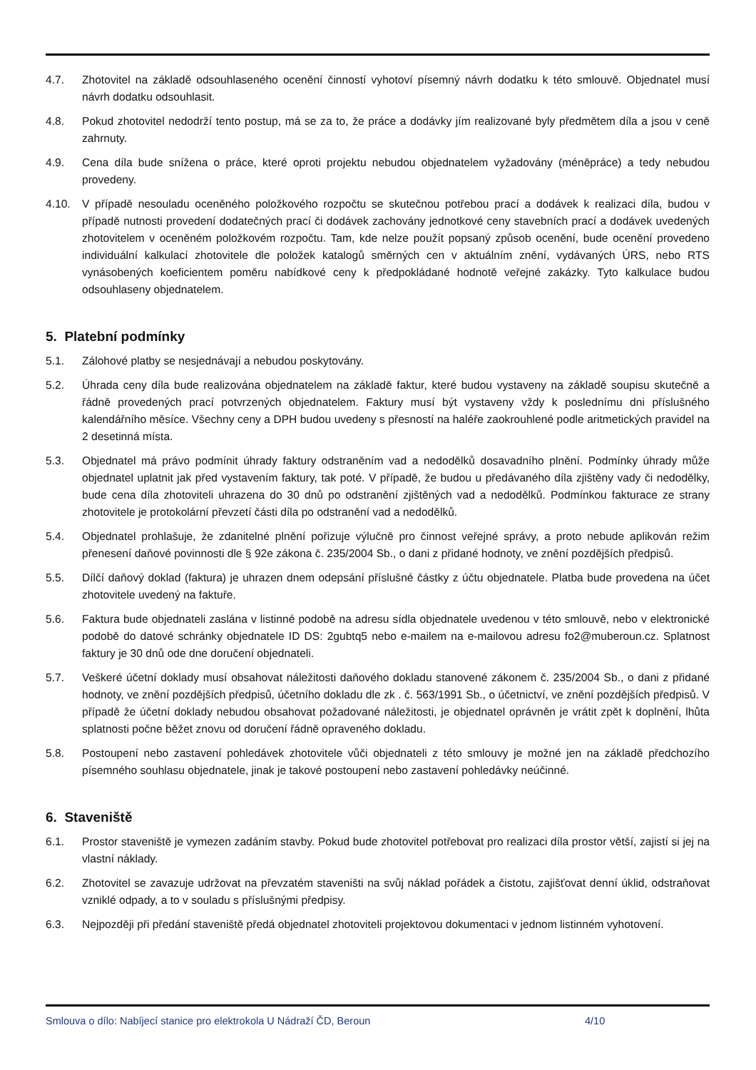4.7. Zhotovitel na základě odsouhlaseného ocenění činností vyhotoví písemný návrh dodatku k této smlouvě. Objednatel musí návrh dodatku odsouhlasit.
4.8. Pokud zhotovitel nedodrží tento postup, má se za to, že práce a dodávky jím realizované byly předmětem díla a jsou v ceně zahrnuty.
4.9. Cena díla bude snížena o práce, které oproti projektu nebudou objednatelem vyžadovány (méněpráce) a tedy nebudou provedeny.
4.10. V případě nesouladu oceněného položkového rozpočtu se skutečnou potřebou prací a dodávek k realizaci díla, budou v případě nutnosti provedení dodatečných prací či dodávek zachovány jednotkové ceny stavebních prací a dodávek uvedených zhotovitelem v oceněném položkovém rozpočtu. Tam, kde nelze použít popsaný způsob ocenění, bude ocenění provedeno individuální kalkulací zhotovitele dle položek katalogů směrných cen v aktuálním znění, vydávaných ÚRS, nebo RTS vynásobených koeficientem poměru nabídkové ceny k předpokládané hodnotě veřejné zakázky. Tyto kalkulace budou odsouhlaseny objednatelem.
5. Platební podmínky
5.1. Zálohové platby se nesjednávají a nebudou poskytovány.
5.2. Úhrada ceny díla bude realizována objednatelem na základě faktur, které budou vystaveny na základě soupisu skutečně a řádně provedených prací potvrzených objednatelem. Faktury musí být vystaveny vždy k poslednímu dni příslušného kalendářního měsíce. Všechny ceny a DPH budou uvedeny s přesností na haléře zaokrouhlené podle aritmetických pravidel na 2 desetinná místa.
5.3. Objednatel má právo podmínit úhrady faktury odstraněním vad a nedodělků dosavadního plnění. Podmínky úhrady může objednatel uplatnit jak před vystavením faktury, tak poté. V případě, že budou u předávaného díla zjištěny vady či nedodělky, bude cena díla zhotoviteli uhrazena do 30 dnů po odstranění zjištěných vad a nedodělků. Podmínkou fakturace ze strany zhotovitele je protokolární převzetí části díla po odstranění vad a nedodělků.
5.4. Objednatel prohlašuje, že zdanitelné plnění pořizuje výlučně pro činnost veřejné správy, a proto nebude aplikován režim přenesení daňové povinnosti dle § 92e zákona č. 235/2004 Sb., o dani z přidané hodnoty, ve znění pozdějších předpisů.
5.5. Dílčí daňový doklad (faktura) je uhrazen dnem odepsání příslušné částky z účtu objednatele. Platba bude provedena na účet zhotovitele uvedený na faktuře.
5.6. Faktura bude objednateli zaslána v listinné podobě na adresu sídla objednatele uvedenou v této smlouvě, nebo v elektronické podobě do datové schránky objednatele ID DS: 2gubtq5 nebo e-mailem na e-mailovou adresu fo2@muberoun.cz. Splatnost faktury je 30 dnů ode dne doručení objednateli.
5.7. Veškeré účetní doklady musí obsahovat náležitosti daňového dokladu stanovené zákonem č. 235/2004 Sb., o dani z přidané hodnoty, ve znění pozdějších předpisů, účetního dokladu dle zk . č. 563/1991 Sb., o účetnictví, ve znění pozdějších předpisů. V případě že účetní doklady nebudou obsahovat požadované náležitosti, je objednatel oprávněn je vrátit zpět k doplnění, lhůta splatnosti počne běžet znovu od doručení řádně opraveného dokladu.
5.8. Postoupení nebo zastavení pohledávek zhotovitele vůči objednateli z této smlouvy je možné jen na základě předchozího písemného souhlasu objednatele, jinak je takové postoupení nebo zastavení pohledávky neúčinné.
6. Staveniště
6.1. Prostor staveniště je vymezen zadáním stavby. Pokud bude zhotovitel potřebovat pro realizaci díla prostor větší, zajistí si jej na vlastní náklady.
6.2. Zhotovitel se zavazuje udržovat na převzatém staveništi na svůj náklad pořádek a čistotu, zajišťovat denní úklid, odstraňovat vzniklé odpady, a to v souladu s příslušnými předpisy.
6.3. Nejpozději při předání staveniště předá objednatel zhotoviteli projektovou dokumentaci v jednom listinném vyhotovení.
Smlouva o dílo: Nabíjecí stanice pro elektrokola U Nádraží ČD, Beroun 4/10